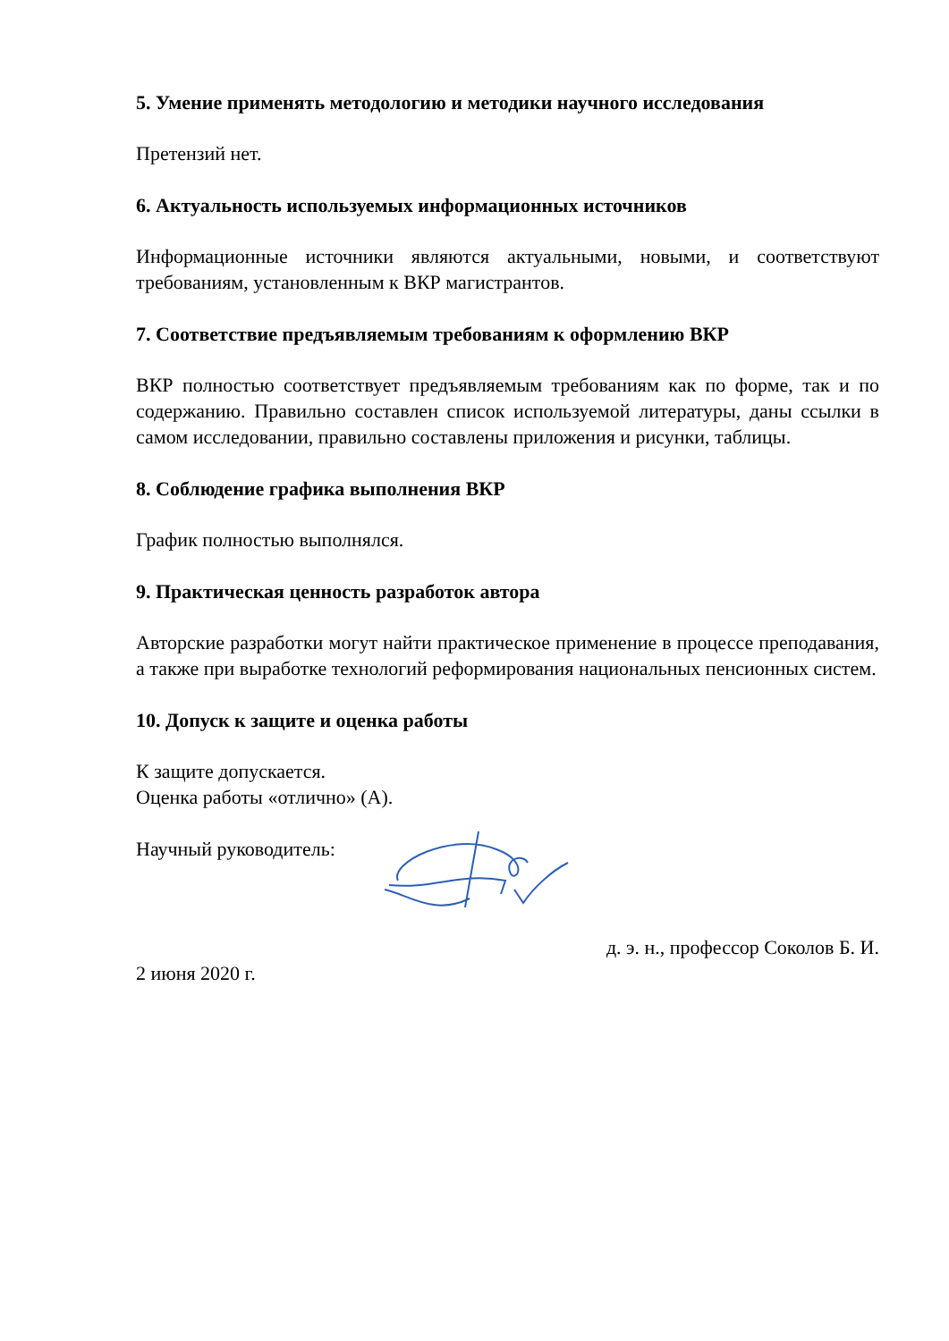5. Умение применять методологию и методики научного исследования
Претензий нет.
6. Актуальность используемых информационных источников
Информационные источники являются актуальными, новыми, и соответствуют требованиям, установленным к ВКР магистрантов.
7. Соответствие предъявляемым требованиям к оформлению ВКР
ВКР полностью соответствует предъявляемым требованиям как по форме, так и по содержанию. Правильно составлен список используемой литературы, даны ссылки в самом исследовании, правильно составлены приложения и рисунки, таблицы.
8. Соблюдение графика выполнения ВКР
График полностью выполнялся.
9. Практическая ценность разработок автора
Авторские разработки могут найти практическое применение в процессе преподавания, а также при выработке технологий реформирования национальных пенсионных систем.
10. Допуск к защите и оценка работы
К защите допускается.
Оценка работы «отлично» (А).
Научный руководитель:
д. э. н., профессор Соколов Б. И.
2 июня 2020 г.